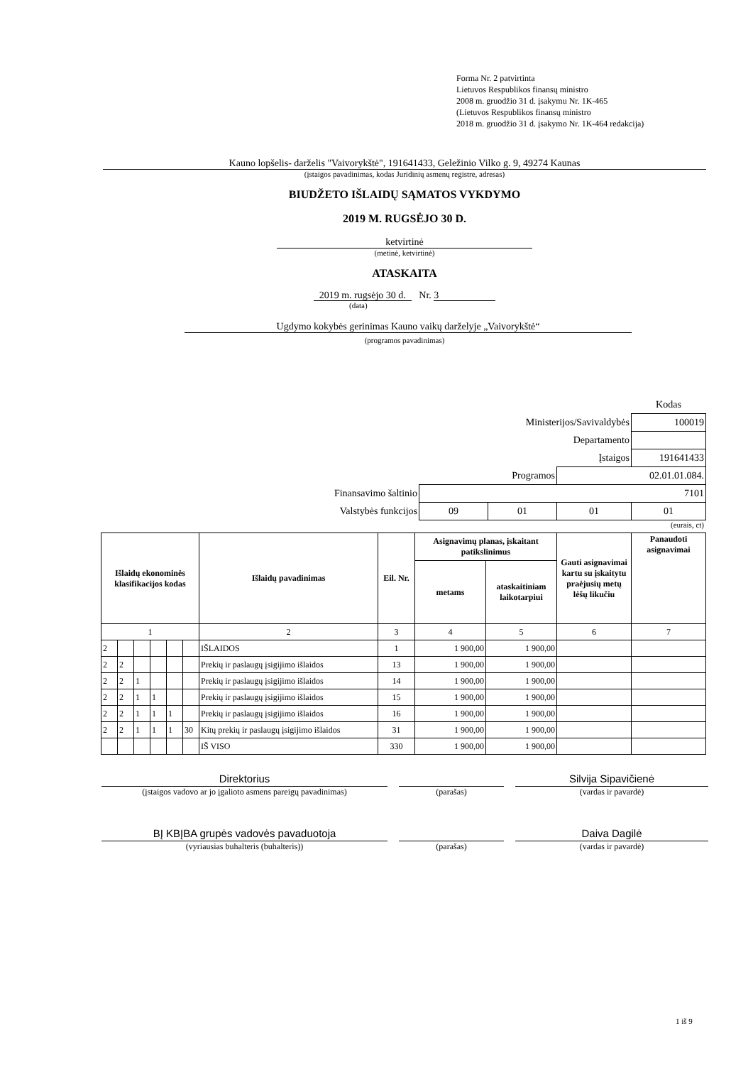Forma Nr. 2 patvirtinta
Lietuvos Respublikos finansų ministro
2008 m. gruodžio 31 d. įsakymu Nr. 1K-465
(Lietuvos Respublikos finansų ministro
2018 m. gruodžio 31 d. įsakymo Nr. 1K-464 redakcija)
Kauno lopšelis- darželis "Vaivorykštė", 191641433, Geležinio Vilko g. 9, 49274 Kaunas
(įstaigos pavadinimas, kodas Juridinių asmenų registre, adresas)
BIUDŽETO IŠLAIDŲ SĄMATOS VYKDYMO
2019 M. RUGSĖJO 30 D.
ketvirtinė
(metinė, ketvirtinė)
ATASKAITA
2019 m. rugsėjo 30 d. Nr. 3
(data)
Ugdymo kokybės gerinimas Kauno vaikų darželyje „Vaivorykštė“
(programos pavadinimas)
| | | | | Kodas |
| Ministerijos/Savivaldybės | | | | 100019 |
| Departamento | | | | |
| Įstaigos | | | | 191641433 |
| Programos | | | 02.01.01.084. | |
| Finansavimo šaltinio | 7101 | | | |
| Valstybės funkcijos | 09 | 01 | 01 | 01 |
(eurais, ct)
| Išlaidų ekonominės klasifikacijos kodas | | | | | | Išlaidų pavadinimas | Eil. Nr. | Asignavimų planas, įskaitant patikslinimus | | Gauti asignavimai kartu su įskaitytu praėjusių metų lėšų likučiu | Panaudoti asignavimai |
| --- | --- | --- | --- | --- | --- | --- | --- | --- | --- | --- | --- |
| | | | | | | | | metams | ataskaitiniam laikotarpiui | | |
| 1 | | | | | | 2 | 3 | 4 | 5 | 6 | 7 |
| 2 | | | | | | IŠLAIDOS | 1 | 1 900,00 | 1 900,00 | | |
| 2 | 2 | | | | | Prekių ir paslaugų įsigijimo išlaidos | 13 | 1 900,00 | 1 900,00 | | |
| 2 | 2 | 1 | | | | Prekių ir paslaugų įsigijimo išlaidos | 14 | 1 900,00 | 1 900,00 | | |
| 2 | 2 | 1 | 1 | | | Prekių ir paslaugų įsigijimo išlaidos | 15 | 1 900,00 | 1 900,00 | | |
| 2 | 2 | 1 | 1 | 1 | | Prekių ir paslaugų įsigijimo išlaidos | 16 | 1 900,00 | 1 900,00 | | |
| 2 | 2 | 1 | 1 | 1 | 30 | Kitų prekių ir paslaugų įsigijimo išlaidos | 31 | 1 900,00 | 1 900,00 | | |
| | | | | | | IŠ VISO | 330 | 1 900,00 | 1 900,00 | | |
Direktorius Silvija Sipavičienė
(įstaigos vadovo ar jo įgalioto asmens pareigų pavadinimas) (parašas) (vardas ir pavardė)
BĮ KBĮBA grupės vadovės pavaduotoja Daiva Dagilė
(vyriausias buhalteris (buhalteris)) (parašas) (vardas ir pavardė)
1 iš 9